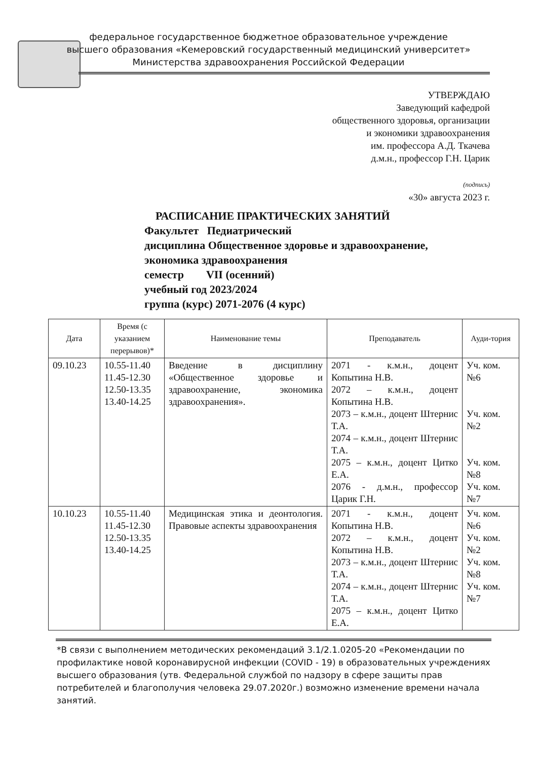федеральное государственное бюджетное образовательное учреждение
высшего образования «Кемеровский государственный медицинский университет»
Министерства здравоохранения Российской Федерации
УТВЕРЖДАЮ
Заведующий кафедрой
общественного здоровья, организации
и экономики здравоохранения
им. профессора А.Д. Ткачева
д.м.н., профессор Г.Н. Царик
(подпись)
«30» августа 2023 г.
РАСПИСАНИЕ ПРАКТИЧЕСКИХ ЗАНЯТИЙ
Факультет Педиатрический
дисциплина Общественное здоровье и здравоохранение,
экономика здравоохранения
семестр VII (осенний)
учебный год 2023/2024
группа (курс) 2071-2076 (4 курс)
| Дата | Время (с указанием перерывов)* | Наименование темы | Преподаватель | Ауди-тория |
| --- | --- | --- | --- | --- |
| 09.10.23 | 10.55-11.40 11.45-12.30 12.50-13.35 13.40-14.25 | Введение в дисциплину «Общественное здоровье и здравоохранение, экономика здравоохранения». | 2071 - к.м.н., доцент Копытина Н.В. 2072 – к.м.н., доцент Копытина Н.В. 2073 – к.м.н., доцент Штернис Т.А. 2074 – к.м.н., доцент Штернис Т.А. 2075 – к.м.н., доцент Цитко Е.А. 2076 - д.м.н., профессор Царик Г.Н. | Уч. ком. №6 Уч. ком. №2 Уч. ком. №8 Уч. ком. №7 |
| 10.10.23 | 10.55-11.40 11.45-12.30 12.50-13.35 13.40-14.25 | Медицинская этика и деонтология. Правовые аспекты здравоохранения | 2071 - к.м.н., доцент Копытина Н.В. 2072 – к.м.н., доцент Копытина Н.В. 2073 – к.м.н., доцент Штернис Т.А. 2074 – к.м.н., доцент Штернис Т.А. 2075 – к.м.н., доцент Цитко Е.А. | Уч. ком. №6 Уч. ком. №2 Уч. ком. №8 Уч. ком. №7 |
*В связи с выполнением методических рекомендаций 3.1/2.1.0205-20 «Рекомендации по профилактике новой коронавирусной инфекции (COVID - 19) в образовательных учреждениях высшего образования (утв. Федеральной службой по надзору в сфере защиты прав потребителей и благополучия человека 29.07.2020г.) возможно изменение времени начала занятий.